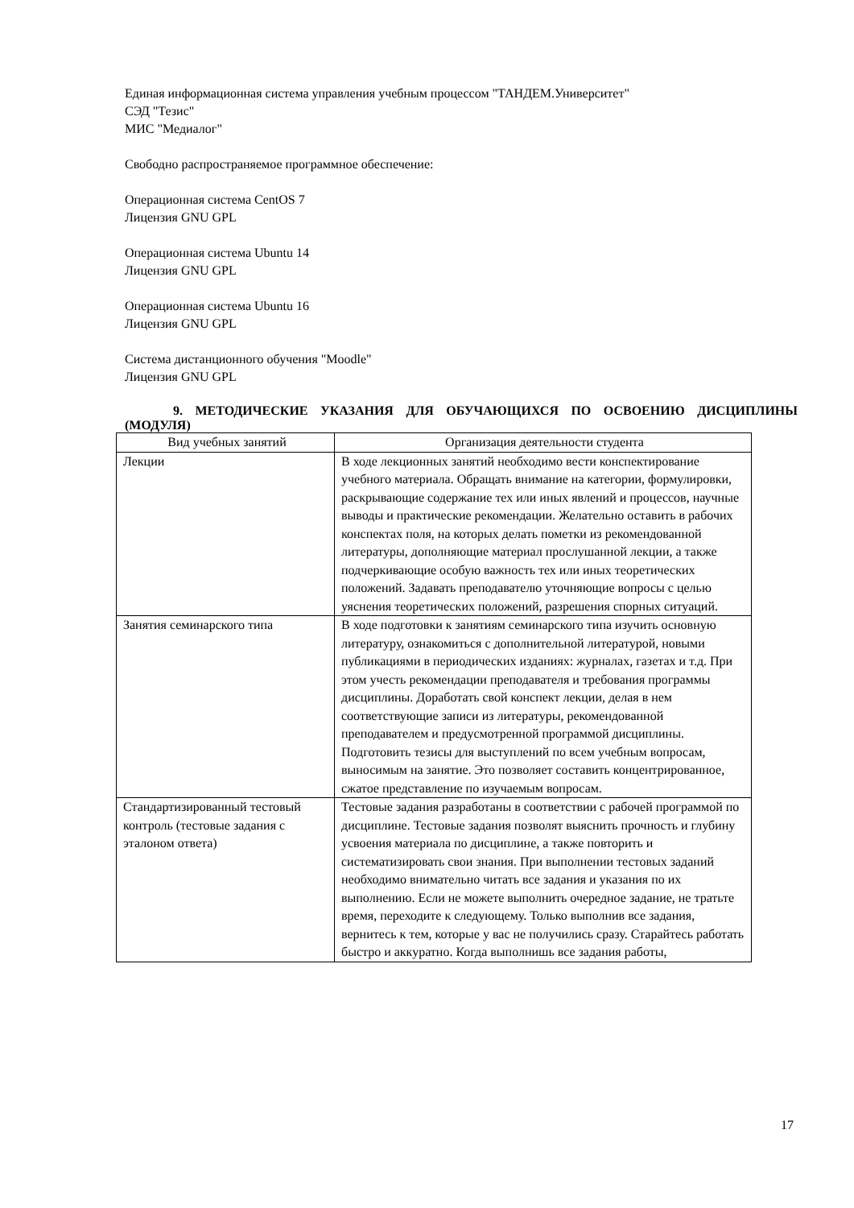Единая информационная система управления учебным процессом "ТАНДЕМ.Университет"
СЭД "Тезис"
МИС "Медиалог"
Свободно распространяемое программное обеспечение:
Операционная система CentOS 7
Лицензия GNU GPL
Операционная система Ubuntu 14
Лицензия GNU GPL
Операционная система Ubuntu 16
Лицензия GNU GPL
Система дистанционного обучения "Moodle"
Лицензия GNU GPL
9. МЕТОДИЧЕСКИЕ УКАЗАНИЯ ДЛЯ ОБУЧАЮЩИХСЯ ПО ОСВОЕНИЮ ДИСЦИПЛИНЫ (МОДУЛЯ)
| Вид учебных занятий | Организация деятельности студента |
| --- | --- |
| Лекции | В ходе лекционных занятий необходимо вести конспектирование учебного материала. Обращать внимание на категории, формулировки, раскрывающие содержание тех или иных явлений и процессов, научные выводы и практические рекомендации. Желательно оставить в рабочих конспектах поля, на которых делать пометки из рекомендованной литературы, дополняющие материал прослушанной лекции, а также подчеркивающие особую важность тех или иных теоретических положений. Задавать преподавателю уточняющие вопросы с целью уяснения теоретических положений, разрешения спорных ситуаций. |
| Занятия семинарского типа | В ходе подготовки к занятиям семинарского типа изучить основную литературу, ознакомиться с дополнительной литературой, новыми публикациями в периодических изданиях: журналах, газетах и т.д. При этом учесть рекомендации преподавателя и требования программы дисциплины. Доработать свой конспект лекции, делая в нем соответствующие записи из литературы, рекомендованной преподавателем и предусмотренной программой дисциплины. Подготовить тезисы для выступлений по всем учебным вопросам, выносимым на занятие. Это позволяет составить концентрированное, сжатое представление по изучаемым вопросам. |
| Стандартизированный тестовый контроль (тестовые задания с эталоном ответа) | Тестовые задания разработаны в соответствии с рабочей программой по дисциплине. Тестовые задания позволят выяснить прочность и глубину усвоения материала по дисциплине, а также повторить и систематизировать свои знания. При выполнении тестовых заданий необходимо внимательно читать все задания и указания по их выполнению. Если не можете выполнить очередное задание, не тратьте время, переходите к следующему. Только выполнив все задания, вернитесь к тем, которые у вас не получились сразу. Старайтесь работать быстро и аккуратно. Когда выполнишь все задания работы, |
17